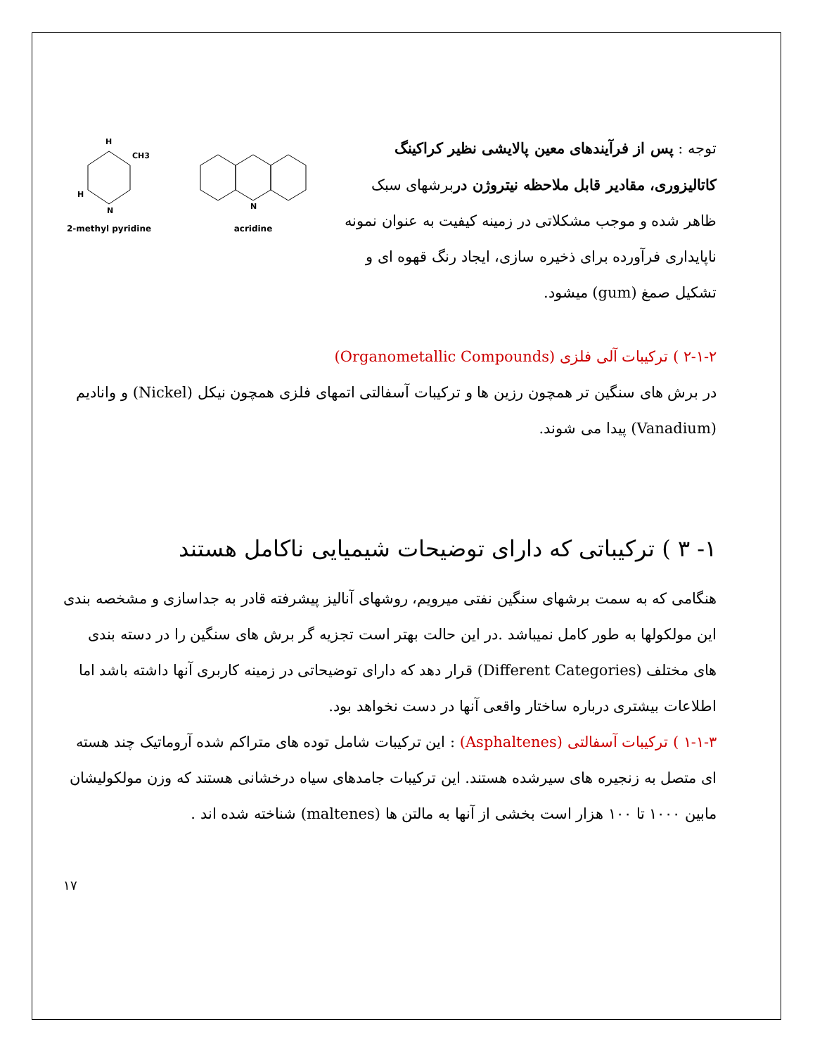توجه : پس از فرآیندهای معین پالایشی نظیر کراکینگ کاتالیزوری، مقادیر قابل ملاحظه نیتروژن دربرشهای سبک ظاهر شده و موجب مشکلاتی در زمینه کیفیت به عنوان نمونه ناپایداری فرآورده برای ذخیره سازی، ایجاد رنگ قهوه ای و تشکیل صمغ (gum) میشود.
H
CH3
H
N
2-methyl pyridine
N
acridine
۲-۱-۲ ) ترکیبات آلی فلزی (Organometallic Compounds)
در برش های سنگین تر همچون رزین ها و ترکیبات آسفالتی اتمهای فلزی همچون نیکل (Nickel) و وانادیم (Vanadium) پیدا می شوند.
۱- ۳ ) ترکیباتی که دارای توضیحات شیمیایی ناکامل هستند
هنگامی که به سمت برشهای سنگین نفتی میرویم، روشهای آنالیز پیشرفته قادر به جداسازی و مشخصه بندی این مولکولها به طور کامل نمیباشد .در این حالت بهتر است تجزیه گر برش های سنگین را در دسته بندی های مختلف (Different Categories) قرار دهد که دارای توضیحاتی در زمینه کاربری آنها داشته باشد اما اطلاعات بیشتری درباره ساختار واقعی آنها در دست نخواهد بود.
۱-۱-۳ ) ترکیبات آسفالتی (Asphaltenes) : این ترکیبات شامل توده های متراکم شده آروماتیک چند هسته ای متصل به زنجیره های سیرشده هستند. این ترکیبات جامدهای سیاه درخشانی هستند که وزن مولکولیشان مابین ۱۰۰۰ تا ۱۰۰ هزار است بخشی از آنها به مالتن ها (maltenes) شناخته شده اند .
۱۷